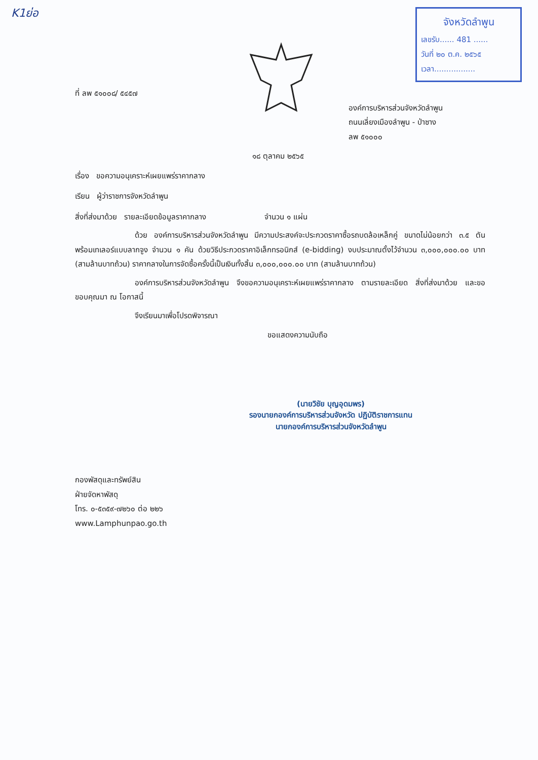K1ย่อ
จังหวัดลำพูน
เลขรับ...... 481 ......
วันที่ ๒๐ ต.ค. ๒๕๖๕
เวลา.................
ที่ ลพ ๕๑๐๐๘/ ๕๔๕๗
องค์การบริหารส่วนจังหวัดลำพูน
ถนนเลี่ยงเมืองลำพูน - ป่าซาง
ลพ ๕๑๐๐๐
๑๘ ตุลาคม ๒๕๖๕
เรื่อง ขอความอนุเคราะห์เผยแพร่ราคากลาง
เรียน ผู้ว่าราชการจังหวัดลำพูน
สิ่งที่ส่งมาด้วย รายละเอียดข้อมูลราคากลาง จำนวน ๑ แผ่น
ด้วย องค์การบริหารส่วนจังหวัดลำพูน มีความประสงค์จะประกวดราคาซื้อรถบดล้อเหล็กคู่ ขนาดไม่น้อยกว่า ๓.๕ ตัน พร้อมเทเลอร์แบบลากจูง จำนวน ๑ คัน ด้วยวิธีประกวดราคาอิเล็กทรอนิกส์ (e-bidding) งบประมาณตั้งไว้จำนวน ๓,๐๐๐,๐๐๐.๐๐ บาท (สามล้านบาทถ้วน) ราคากลางในการจัดซื้อครั้งนี้เป็นเงินทั้งสิ้น ๓,๐๐๐,๐๐๐.๐๐ บาท (สามล้านบาทถ้วน)
องค์การบริหารส่วนจังหวัดลำพูน จึงขอความอนุเคราะห์เผยแพร่ราคากลาง ตามรายละเอียด สิ่งที่ส่งมาด้วย และขอขอบคุณมา ณ โอกาสนี้
จึงเรียนมาเพื่อโปรดพิจารณา
ขอแสดงความนับถือ
(นายวิชัย บุญอุดมพร)
รองนายกองค์การบริหารส่วนจังหวัด ปฏิบัติราชการแทน
นายกองค์การบริหารส่วนจังหวัดลำพูน
กองพัสดุและทรัพย์สิน
ฝ่ายจัดหาพัสดุ
โทร. ๐-๕๓๕๙-๗๒๖๐ ต่อ ๒๒๖
www.Lamphunpao.go.th